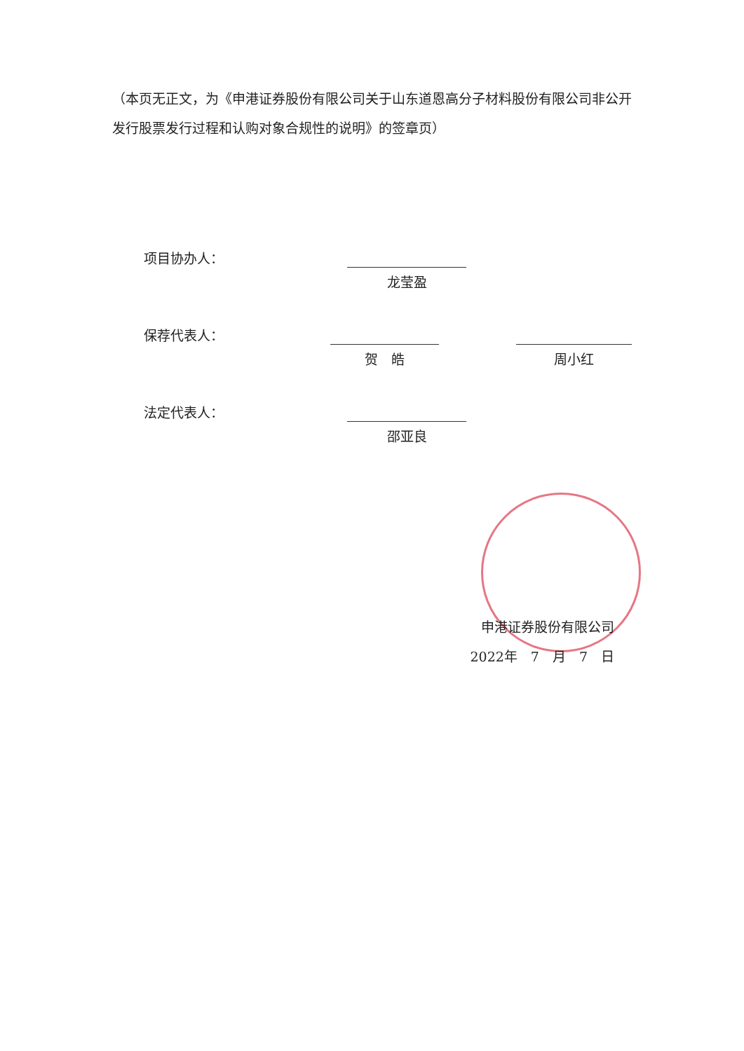（本页无正文，为《申港证券股份有限公司关于山东道恩高分子材料股份有限公司非公开发行股票发行过程和认购对象合规性的说明》的签章页）
项目协办人：
龙莹盈
保荐代表人：
贺　皓
周小红
法定代表人：
邵亚良
申港证券股份有限公司
2022年　7　月　7　日